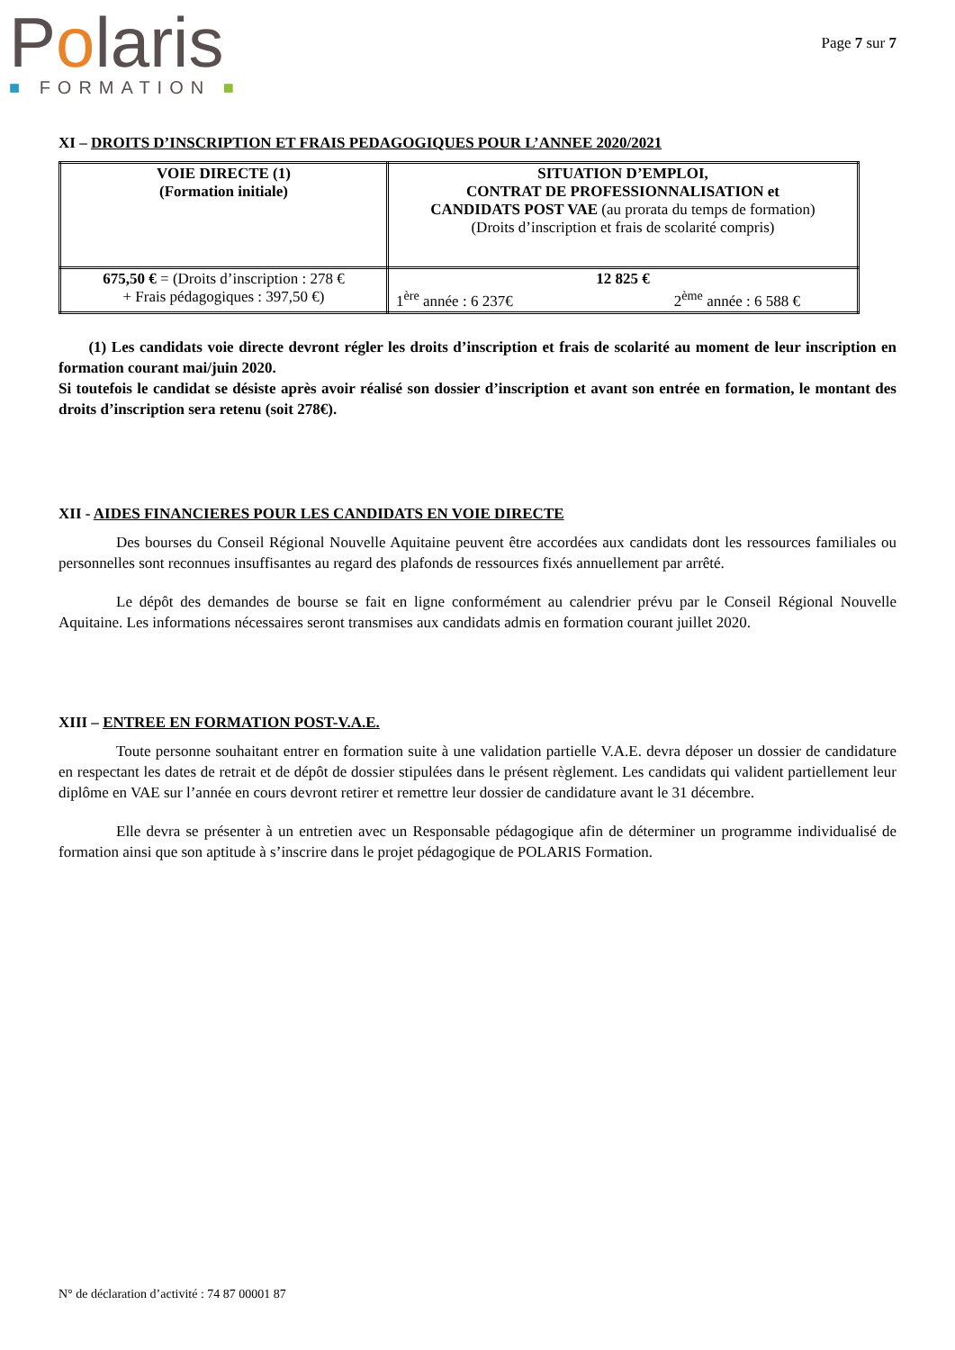Polaris
■ FORMATION ■
Page 7 sur 7
XI – DROITS D’INSCRIPTION ET FRAIS PEDAGOGIQUES POUR L’ANNEE 2020/2021
| VOIE DIRECTE (1) (Formation initiale) | SITUATION D’EMPLOI, CONTRAT DE PROFESSIONNALISATION et CANDIDATS POST VAE (au prorata du temps de formation) (Droits d’inscription et frais de scolarité compris) |
| 675,50 € = (Droits d’inscription : 278 € + Frais pédagogiques : 397,50 €) | 12 825 € 1<sup>ère</sup> année : 6 237€ 2<sup>ème</sup> année : 6 588 € |
(1) Les candidats voie directe devront régler les droits d’inscription et frais de scolarité au moment de leur inscription en formation courant mai/juin 2020.
Si toutefois le candidat se désiste après avoir réalisé son dossier d’inscription et avant son entrée en formation, le montant des droits d’inscription sera retenu (soit 278€).
XII - AIDES FINANCIERES POUR LES CANDIDATS EN VOIE DIRECTE
Des bourses du Conseil Régional Nouvelle Aquitaine peuvent être accordées aux candidats dont les ressources familiales ou personnelles sont reconnues insuffisantes au regard des plafonds de ressources fixés annuellement par arrêté.
Le dépôt des demandes de bourse se fait en ligne conformément au calendrier prévu par le Conseil Régional Nouvelle Aquitaine. Les informations nécessaires seront transmises aux candidats admis en formation courant juillet 2020.
XIII – ENTREE EN FORMATION POST-V.A.E.
Toute personne souhaitant entrer en formation suite à une validation partielle V.A.E. devra déposer un dossier de candidature en respectant les dates de retrait et de dépôt de dossier stipulées dans le présent règlement. Les candidats qui valident partiellement leur diplôme en VAE sur l’année en cours devront retirer et remettre leur dossier de candidature avant le 31 décembre.
Elle devra se présenter à un entretien avec un Responsable pédagogique afin de déterminer un programme individualisé de formation ainsi que son aptitude à s’inscrire dans le projet pédagogique de POLARIS Formation.
N° de déclaration d’activité : 74 87 00001 87